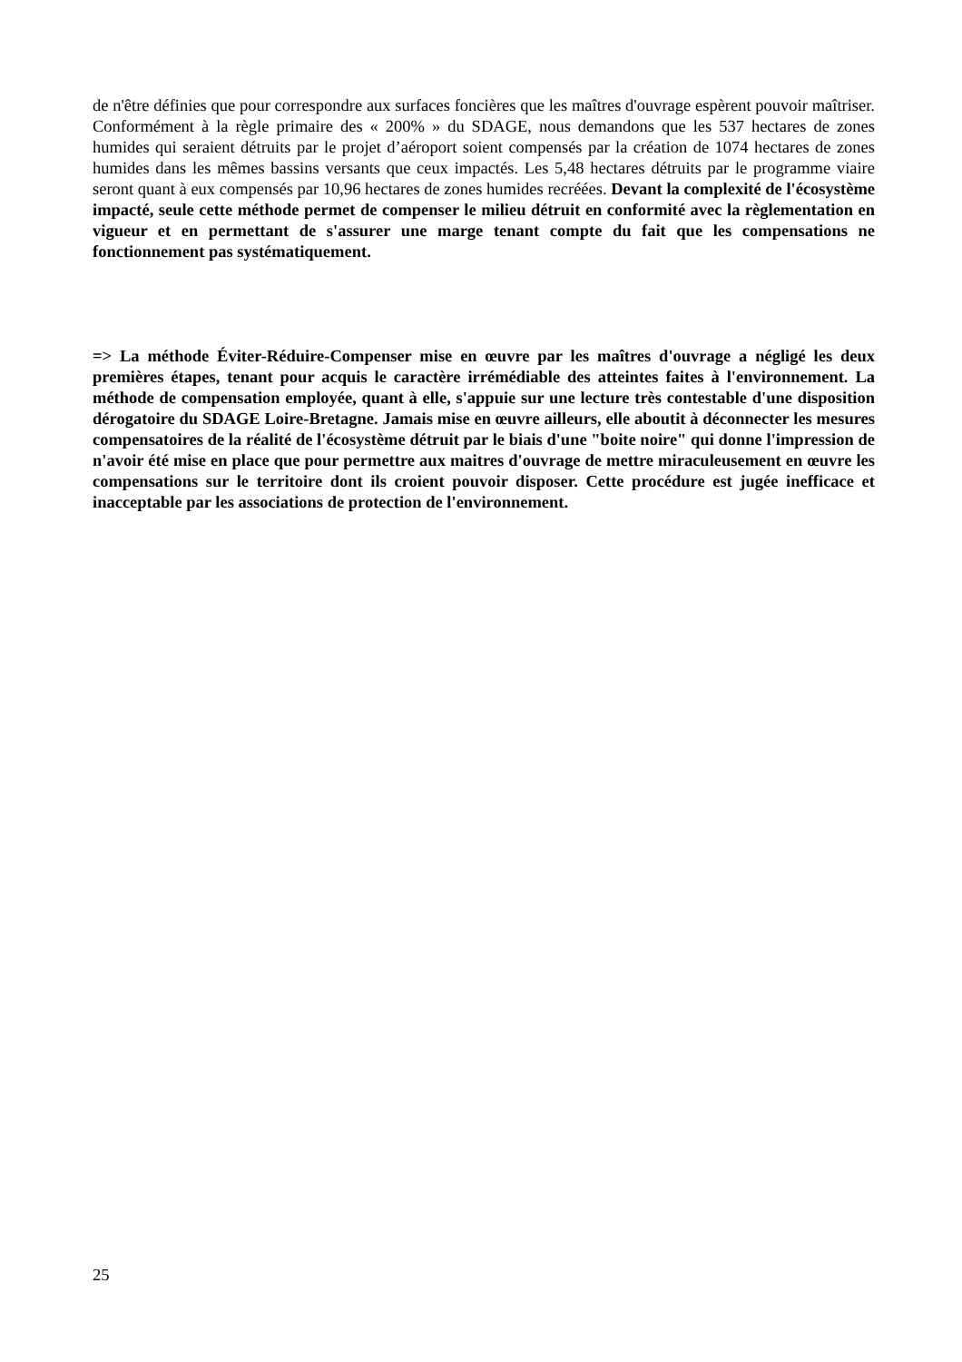de n'être définies que pour correspondre aux surfaces foncières que les maîtres d'ouvrage espèrent pouvoir maîtriser. Conformément à la règle primaire des « 200% » du SDAGE, nous demandons que les 537 hectares de zones humides qui seraient détruits par le projet d’aéroport soient compensés par la création de 1074 hectares de zones humides dans les mêmes bassins versants que ceux impactés. Les 5,48 hectares détruits par le programme viaire seront quant à eux compensés par 10,96 hectares de zones humides recréées. Devant la complexité de l'écosystème impacté, seule cette méthode permet de compenser le milieu détruit en conformité avec la règlementation en vigueur et en permettant de s'assurer une marge tenant compte du fait que les compensations ne fonctionnement pas systématiquement.
=> La méthode Éviter-Réduire-Compenser mise en œuvre par les maîtres d'ouvrage a négligé les deux premières étapes, tenant pour acquis le caractère irrémédiable des atteintes faites à l'environnement. La méthode de compensation employée, quant à elle, s'appuie sur une lecture très contestable d'une disposition dérogatoire du SDAGE Loire-Bretagne. Jamais mise en œuvre ailleurs, elle aboutit à déconnecter les mesures compensatoires de la réalité de l'écosystème détruit par le biais d'une "boite noire" qui donne l'impression de n'avoir été mise en place que pour permettre aux maitres d'ouvrage de mettre miraculeusement en œuvre les compensations sur le territoire dont ils croient pouvoir disposer. Cette procédure est jugée inefficace et inacceptable par les associations de protection de l'environnement.
25